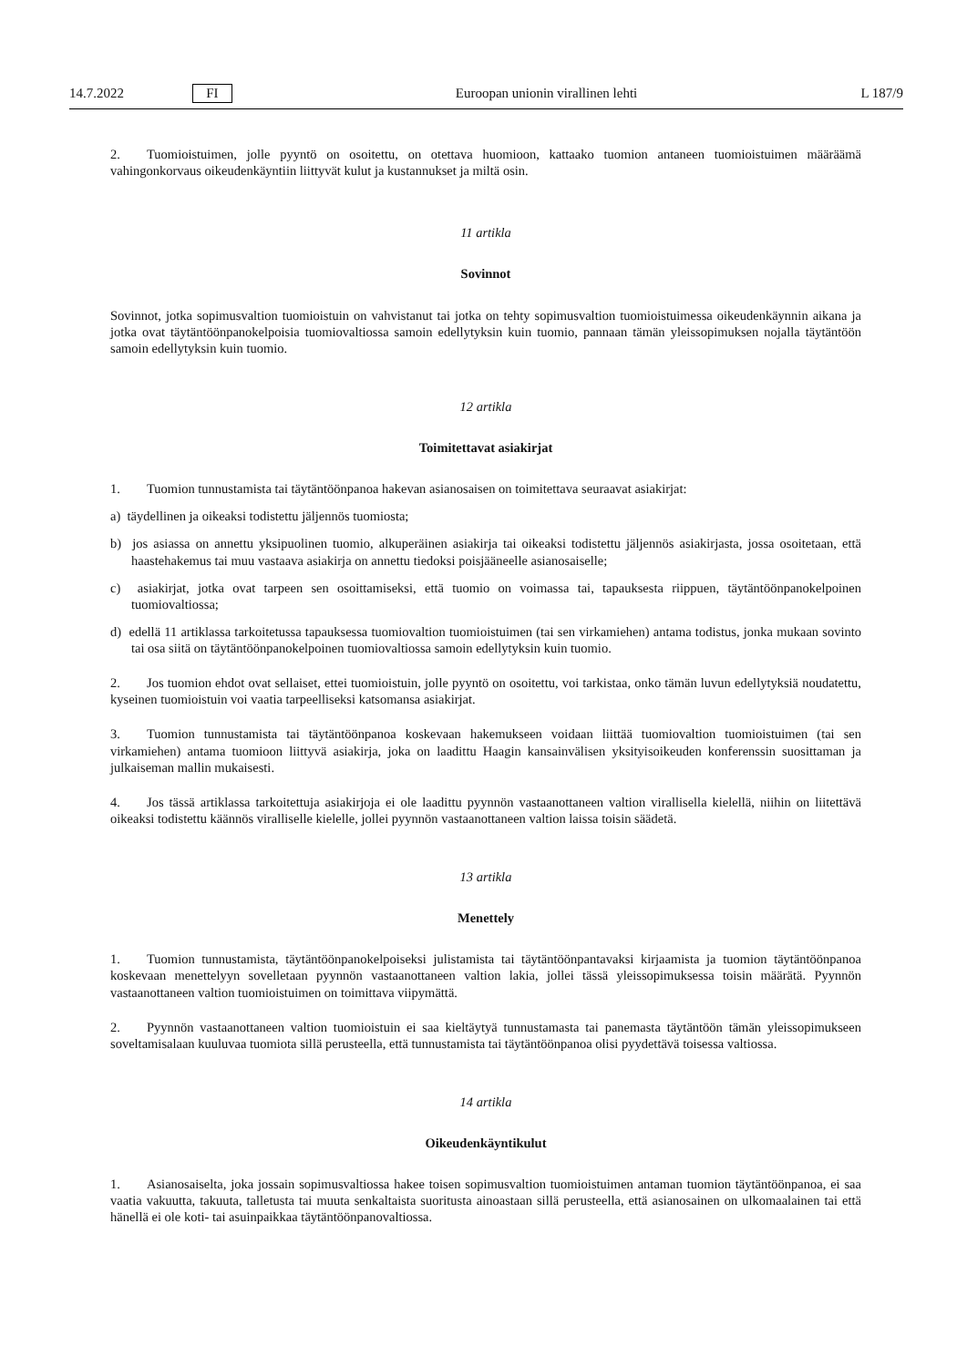14.7.2022 FI Euroopan unionin virallinen lehti L 187/9
2. Tuomioistuimen, jolle pyyntö on osoitettu, on otettava huomioon, kattaako tuomion antaneen tuomioistuimen määräämä vahingonkorvaus oikeudenkäyntiin liittyvät kulut ja kustannukset ja miltä osin.
11 artikla
Sovinnot
Sovinnot, jotka sopimusvaltion tuomioistuin on vahvistanut tai jotka on tehty sopimusvaltion tuomioistuimessa oikeudenkäynnin aikana ja jotka ovat täytäntöönpanokelpoisia tuomiovaltiossa samoin edellytyksin kuin tuomio, pannaan tämän yleissopimuksen nojalla täytäntöön samoin edellytyksin kuin tuomio.
12 artikla
Toimitettavat asiakirjat
1. Tuomion tunnustamista tai täytäntöönpanoa hakevan asianosaisen on toimitettava seuraavat asiakirjat:
a) täydellinen ja oikeaksi todistettu jäljennös tuomiosta;
b) jos asiassa on annettu yksipuolinen tuomio, alkuperäinen asiakirja tai oikeaksi todistettu jäljennös asiakirjasta, jossa osoitetaan, että haastehakemus tai muu vastaava asiakirja on annettu tiedoksi poisjääneelle asianosaiselle;
c) asiakirjat, jotka ovat tarpeen sen osoittamiseksi, että tuomio on voimassa tai, tapauksesta riippuen, täytäntöönpano­kelpoinen tuomiovaltiossa;
d) edellä 11 artiklassa tarkoitetussa tapauksessa tuomiovaltion tuomioistuimen (tai sen virkamiehen) antama todistus, jonka mukaan sovinto tai osa siitä on täytäntöönpanokelpoinen tuomiovaltiossa samoin edellytyksin kuin tuomio.
2. Jos tuomion ehdot ovat sellaiset, ettei tuomioistuin, jolle pyyntö on osoitettu, voi tarkistaa, onko tämän luvun edellytyksiä noudatettu, kyseinen tuomioistuin voi vaatia tarpeelliseksi katsomansa asiakirjat.
3. Tuomion tunnustamista tai täytäntöönpanoa koskevaan hakemukseen voidaan liittää tuomiovaltion tuomioistuimen (tai sen virkamiehen) antama tuomioon liittyvä asiakirja, joka on laadittu Haagin kansainvälisen yksityisoikeuden konferenssin suosittaman ja julkaiseman mallin mukaisesti.
4. Jos tässä artiklassa tarkoitettuja asiakirjoja ei ole laadittu pyynnön vastaanottaneen valtion virallisella kielellä, niihin on liitettävä oikeaksi todistettu käännös viralliselle kielelle, jollei pyynnön vastaanottaneen valtion laissa toisin säädetä.
13 artikla
Menettely
1. Tuomion tunnustamista, täytäntöönpanokelpoiseksi julistamista tai täytäntöönpantavaksi kirjaamista ja tuomion täytäntöönpanoa koskevaan menettelyyn sovelletaan pyynnön vastaanottaneen valtion lakia, jollei tässä yleissopimuksessa toisin määrätä. Pyynnön vastaanottaneen valtion tuomioistuimen on toimittava viipymättä.
2. Pyynnön vastaanottaneen valtion tuomioistuin ei saa kieltäytyä tunnustamasta tai panemasta täytäntöön tämän yleissopimukseen soveltamisalaan kuuluvaa tuomiota sillä perusteella, että tunnustamista tai täytäntöönpanoa olisi pyydettävä toisessa valtiossa.
14 artikla
Oikeudenkäyntikulut
1. Asianosaiselta, joka jossain sopimusvaltiossa hakee toisen sopimusvaltion tuomioistuimen antaman tuomion täytäntöönpanoa, ei saa vaatia vakuutta, takuuta, talletusta tai muuta senkaltaista suoritusta ainoastaan sillä perusteella, että asianosainen on ulkomaalainen tai että hänellä ei ole koti- tai asuinpaikkaa täytäntöönpanovaltiossa.